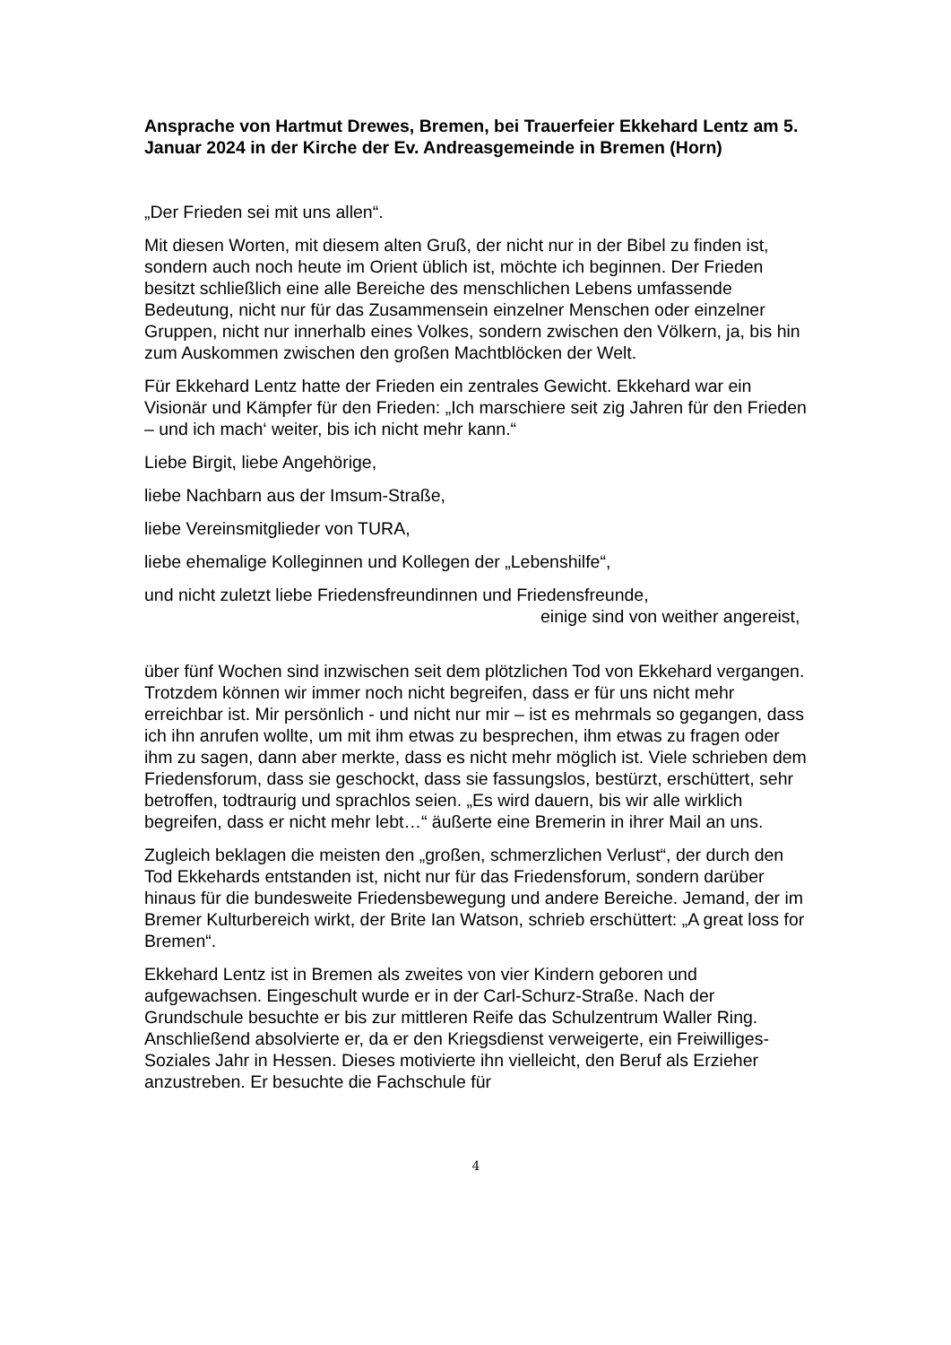Ansprache von Hartmut Drewes, Bremen, bei Trauerfeier Ekkehard Lentz am 5. Januar 2024 in der Kirche der Ev. Andreasgemeinde in Bremen (Horn)
„Der Frieden sei mit uns allen“.
Mit diesen Worten, mit diesem alten Gruß, der nicht nur in der Bibel zu finden ist, sondern auch noch heute im Orient üblich ist, möchte ich beginnen. Der Frieden besitzt schließlich eine alle Bereiche des menschlichen Lebens umfassende Bedeutung, nicht nur für das Zusammensein einzelner Menschen oder einzelner Gruppen, nicht nur innerhalb eines Volkes, sondern zwischen den Völkern, ja, bis hin zum Auskommen zwischen den großen Machtblöcken der Welt.
Für Ekkehard Lentz hatte der Frieden ein zentrales Gewicht. Ekkehard war ein Visionär und Kämpfer für den Frieden: „Ich marschiere seit zig Jahren für den Frieden – und ich mach‘ weiter, bis ich nicht mehr kann.“
Liebe Birgit, liebe Angehörige,
liebe Nachbarn aus der Imsum-Straße,
liebe Vereinsmitglieder von TURA,
liebe ehemalige Kolleginnen und Kollegen der „Lebenshilfe“,
und nicht zuletzt liebe Friedensfreundinnen und Friedensfreunde,
einige sind von weither angereist,
über fünf Wochen sind inzwischen seit dem plötzlichen Tod von Ekkehard vergangen. Trotzdem können wir immer noch nicht begreifen, dass er für uns nicht mehr erreichbar ist. Mir persönlich - und nicht nur mir – ist es mehrmals so gegangen, dass ich ihn anrufen wollte, um mit ihm etwas zu besprechen, ihm etwas zu fragen oder ihm zu sagen, dann aber merkte, dass es nicht mehr möglich ist. Viele schrieben dem Friedensforum, dass sie geschockt, dass sie fassungslos, bestürzt, erschüttert, sehr betroffen, todtraurig und sprachlos seien. „Es wird dauern, bis wir alle wirklich begreifen, dass er nicht mehr lebt…“ äußerte eine Bremerin in ihrer Mail an uns.
Zugleich beklagen die meisten den „großen, schmerzlichen Verlust“, der durch den Tod Ekkehards entstanden ist, nicht nur für das Friedensforum, sondern darüber hinaus für die bundesweite Friedensbewegung und andere Bereiche. Jemand, der im Bremer Kulturbereich wirkt, der Brite Ian Watson, schrieb erschüttert: „A great loss for Bremen“.
Ekkehard Lentz ist in Bremen als zweites von vier Kindern geboren und aufgewachsen. Eingeschult wurde er in der Carl-Schurz-Straße. Nach der Grundschule besuchte er bis zur mittleren Reife das Schulzentrum Waller Ring. Anschließend absolvierte er, da er den Kriegsdienst verweigerte, ein Freiwilliges-Soziales Jahr in Hessen. Dieses motivierte ihn vielleicht, den Beruf als Erzieher anzustreben. Er besuchte die Fachschule für
4